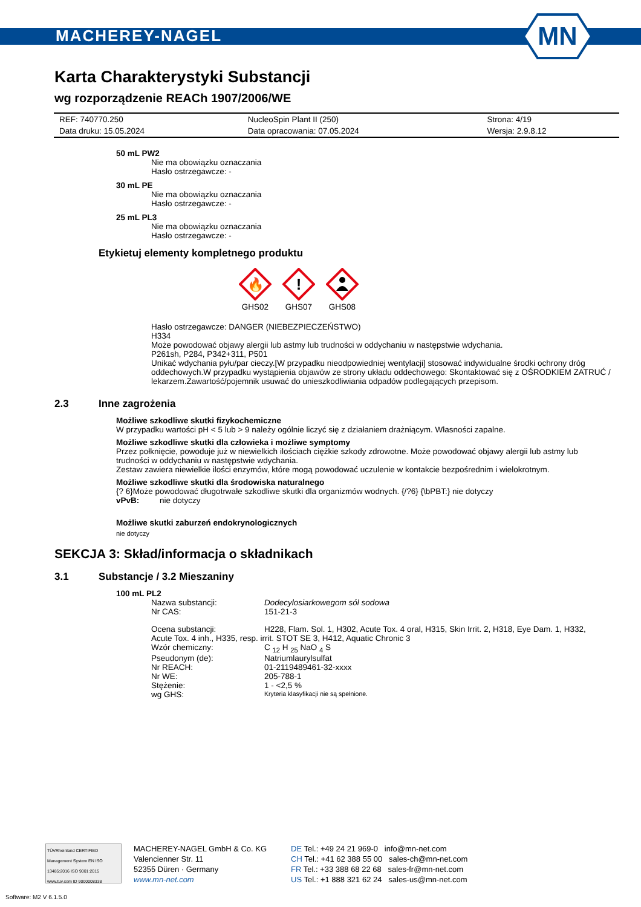MACHEREY-NAGEL
MN
Karta Charakterystyki Substancji
wg rozporządzenie REACh 1907/2006/WE
| REF: 740770.250 | NucleoSpin Plant II (250) | Strona: 4/19 |
| Data druku: 15.05.2024 | Data opracowania: 07.05.2024 | Wersja: 2.9.8.12 |
50 mL PW2
Nie ma obowiązku oznaczania
Hasło ostrzegawcze: -
30 mL PE
Nie ma obowiązku oznaczania
Hasło ostrzegawcze: -
25 mL PL3
Nie ma obowiązku oznaczania
Hasło ostrzegawcze: -
Etykietuj elementy kompletnego produktu
🔥
GHS02
!
GHS07
GHS08
Hasło ostrzegawcze: DANGER (NIEBEZPIECZEŃSTWO)
H334
Może powodować objawy alergii lub astmy lub trudności w oddychaniu w następstwie wdychania.
P261sh, P284, P342+311, P501
Unikać wdychania pyłu/par cieczy.[W przypadku nieodpowiedniej wentylacji] stosować indywidualne środki ochrony dróg oddechowych.W przypadku wystąpienia objawów ze strony układu oddechowego: Skontaktować się z OŚRODKIEM ZATRUĆ / lekarzem.Zawartość/pojemnik usuwać do unieszkodliwiania odpadów podlegających przepisom.
2.3 Inne zagrożenia
Możliwe szkodliwe skutki fizykochemiczne
W przypadku wartości pH < 5 lub > 9 należy ogólnie liczyć się z działaniem drażniącym. Własności zapalne.
Możliwe szkodliwe skutki dla człowieka i możliwe symptomy
Przez połknięcie, powoduje już w niewielkich ilościach ciężkie szkody zdrowotne. Może powodować objawy alergii lub astmy lub trudności w oddychaniu w następstwie wdychania.
Zestaw zawiera niewielkie ilości enzymów, które mogą powodować uczulenie w kontakcie bezpośrednim i wielokrotnym.
Możliwe szkodliwe skutki dla środowiska naturalnego
{? 6}Może powodować długotrwałe szkodliwe skutki dla organizmów wodnych. {/?6} {\bPBT:} nie dotyczy
vPvB: nie dotyczy
Możliwe skutki zaburzeń endokrynologicznych
nie dotyczy
SEKCJA 3: Skład/informacja o składnikach
3.1 Substancje / 3.2 Mieszaniny
100 mL PL2
| Nazwa substancji: | Dodecylosiarkowegom sól sodowa |
| Nr CAS: | 151-21-3 |
| Ocena substancji: | H228, Flam. Sol. 1, H302, Acute Tox. 4 oral, H315, Skin Irrit. 2, H318, Eye Dam. 1, H332, |
| Acute Tox. 4 inh., H335, resp. irrit. STOT SE 3, H412, Aquatic Chronic 3 | |
| Wzór chemiczny: | C <sub>12</sub> H <sub>25</sub> NaO <sub>4</sub> S |
| Pseudonym (de): | Natriumlaurylsulfat |
| Nr REACH: | 01-2119489461-32-xxxx |
| Nr WE: | 205-788-1 |
| Stężenie: | 1 - <2,5 % |
| wg GHS: | Kryteria klasyfikacji nie są spełnione. |
TÜVRheinland CERTIFIED
Management System EN ISO 13485:2016 ISO 9001:2015
www.tuv.com ID 9000008338
MACHEREY-NAGEL GmbH & Co. KG
Valencienner Str. 11
52355 Düren · Germany
www.mn-net.com
DE Tel.: +49 24 21 969-0 info@mn-net.com
CH Tel.: +41 62 388 55 00 sales-ch@mn-net.com
FR Tel.: +33 388 68 22 68 sales-fr@mn-net.com
US Tel.: +1 888 321 62 24 sales-us@mn-net.com
Software: M2 V 6.1.5.0